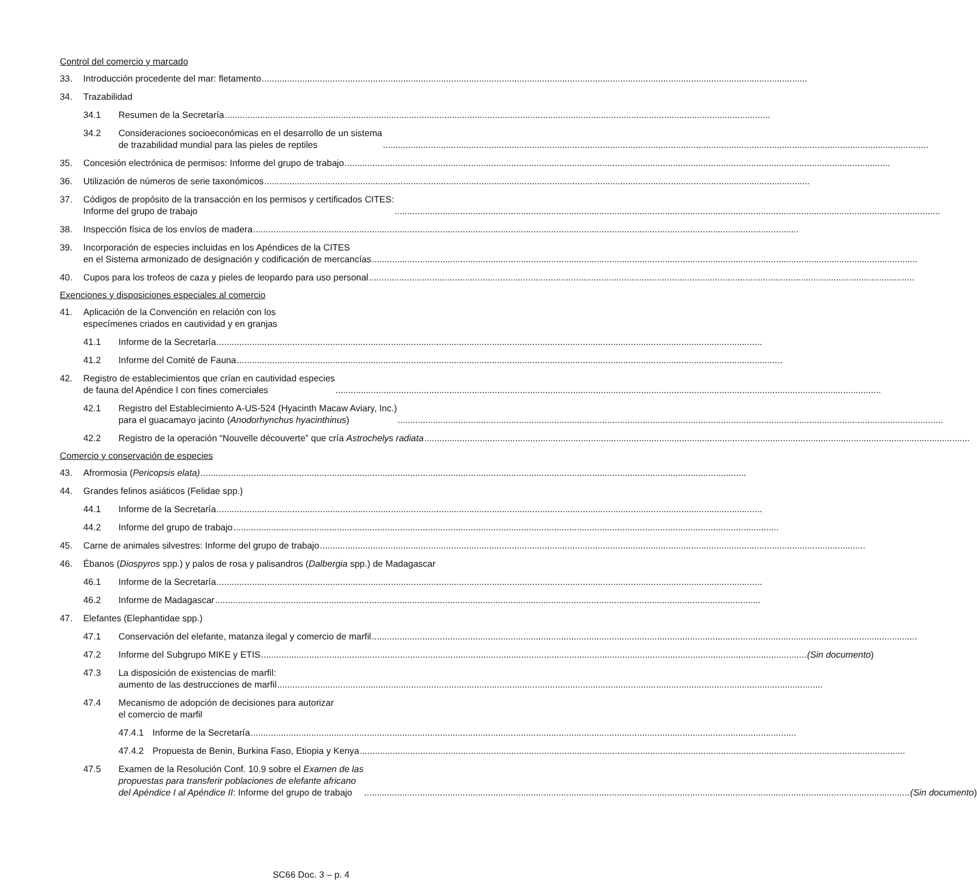Control del comercio y marcado
33. Introducción procedente del mar: fletamento
34. Trazabilidad
34.1 Resumen de la Secretaría
34.2 Consideraciones socioeconómicas en el desarrollo de un sistema
de trazabilidad mundial para las pieles de reptiles
35. Concesión electrónica de permisos: Informe del grupo de trabajo
36. Utilización de números de serie taxonómicos
37. Códigos de propósito de la transacción en los permisos y certificados CITES:
Informe del grupo de trabajo
38. Inspección física de los envíos de madera
39. Incorporación de especies incluidas en los Apéndices de la CITES
en el Sistema armonizado de designación y codificación de mercancías
40. Cupos para los trofeos de caza y pieles de leopardo para uso personal
Exenciones y disposiciones especiales al comercio
41. Aplicación de la Convención en relación con los
especímenes criados en cautividad y en granjas
41.1 Informe de la Secretaría
41.2 Informe del Comité de Fauna
42. Registro de establecimientos que crían en cautividad especies
de fauna del Apéndice I con fines comerciales
42.1 Registro del Establecimiento A-US-524 (Hyacinth Macaw Aviary, Inc.)
para el guacamayo jacinto (Anodorhynchus hyacinthinus)
42.2 Registro de la operación “Nouvelle découverte” que cría Astrochelys radiata
Comercio y conservación de especies
43. Afrormosia (Pericopsis elata)
44. Grandes felinos asiáticos (Felidae spp.)
44.1 Informe de la Secretaría
44.2 Informe del grupo de trabajo
45. Carne de animales silvestres: Informe del grupo de trabajo
46. Ébanos (Diospyros spp.) y palos de rosa y palisandros (Dalbergia spp.) de Madagascar
46.1 Informe de la Secretaría
46.2 Informe de Madagascar
47. Elefantes (Elephantidae spp.)
47.1 Conservación del elefante, matanza ilegal y comercio de marfil
47.2 Informe del Subgrupo MIKE y ETIS (Sin documento)
47.3 La disposición de existencias de marfil:
aumento de las destrucciones de marfil
47.4 Mecanismo de adopción de decisiones para autorizar
el comercio de marfil
47.4.1 Informe de la Secretaría
47.4.2 Propuesta de Benin, Burkina Faso, Etiopia y Kenya
47.5 Examen de la Resolución Conf. 10.9 sobre el Examen de las
propuestas para transferir poblaciones de elefante africano
del Apéndice I al Apéndice II: Informe del grupo de trabajo (Sin documento)
SC66 Doc. 3 – p. 4